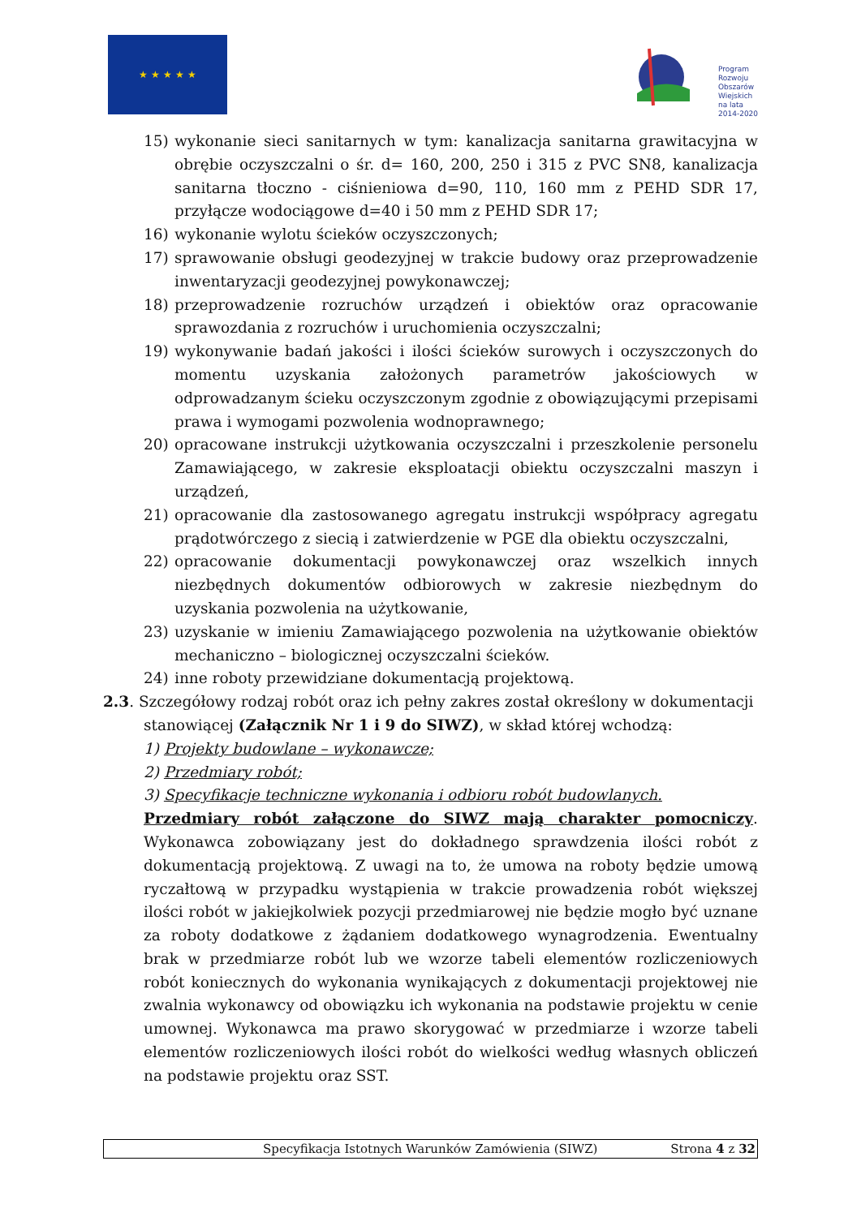★ ★ ★ ★ ★
Program
Rozwoju
Obszarów
Wiejskich
na lata 2014-2020
15) wykonanie sieci sanitarnych w tym: kanalizacja sanitarna grawitacyjna w obrębie oczyszczalni o śr. d= 160, 200, 250 i 315 z PVC SN8, kanalizacja sanitarna tłoczno - ciśnieniowa d=90, 110, 160 mm z PEHD SDR 17, przyłącze wodociągowe d=40 i 50 mm z PEHD SDR 17;
16) wykonanie wylotu ścieków oczyszczonych;
17) sprawowanie obsługi geodezyjnej w trakcie budowy oraz przeprowadzenie inwentaryzacji geodezyjnej powykonawczej;
18) przeprowadzenie rozruchów urządzeń i obiektów oraz opracowanie sprawozdania z rozruchów i uruchomienia oczyszczalni;
19) wykonywanie badań jakości i ilości ścieków surowych i oczyszczonych do momentu uzyskania założonych parametrów jakościowych w odprowadzanym ścieku oczyszczonym zgodnie z obowiązującymi przepisami prawa i wymogami pozwolenia wodnoprawnego;
20) opracowane instrukcji użytkowania oczyszczalni i przeszkolenie personelu Zamawiającego, w zakresie eksploatacji obiektu oczyszczalni maszyn i urządzeń,
21) opracowanie dla zastosowanego agregatu instrukcji współpracy agregatu prądotwórczego z siecią i zatwierdzenie w PGE dla obiektu oczyszczalni,
22) opracowanie dokumentacji powykonawczej oraz wszelkich innych niezbędnych dokumentów odbiorowych w zakresie niezbędnym do uzyskania pozwolenia na użytkowanie,
23) uzyskanie w imieniu Zamawiającego pozwolenia na użytkowanie obiektów mechaniczno – biologicznej oczyszczalni ścieków.
24) inne roboty przewidziane dokumentacją projektową.
2.3. Szczegółowy rodzaj robót oraz ich pełny zakres został określony w dokumentacji
stanowiącej (Załącznik Nr 1 i 9 do SIWZ), w skład której wchodzą:
1) Projekty budowlane – wykonawcze;
2) Przedmiary robót;
3) Specyfikacje techniczne wykonania i odbioru robót budowlanych.
Przedmiary robót załączone do SIWZ mają charakter pomocniczy. Wykonawca zobowiązany jest do dokładnego sprawdzenia ilości robót z dokumentacją projektową. Z uwagi na to, że umowa na roboty będzie umową ryczałtową w przypadku wystąpienia w trakcie prowadzenia robót większej ilości robót w jakiejkolwiek pozycji przedmiarowej nie będzie mogło być uznane za roboty dodatkowe z żądaniem dodatkowego wynagrodzenia. Ewentualny brak w przedmiarze robót lub we wzorze tabeli elementów rozliczeniowych robót koniecznych do wykonania wynikających z dokumentacji projektowej nie zwalnia wykonawcy od obowiązku ich wykonania na podstawie projektu w cenie umownej. Wykonawca ma prawo skorygować w przedmiarze i wzorze tabeli elementów rozliczeniowych ilości robót do wielkości według własnych obliczeń na podstawie projektu oraz SST.
Specyfikacja Istotnych Warunków Zamówienia (SIWZ) Strona 4 z 32